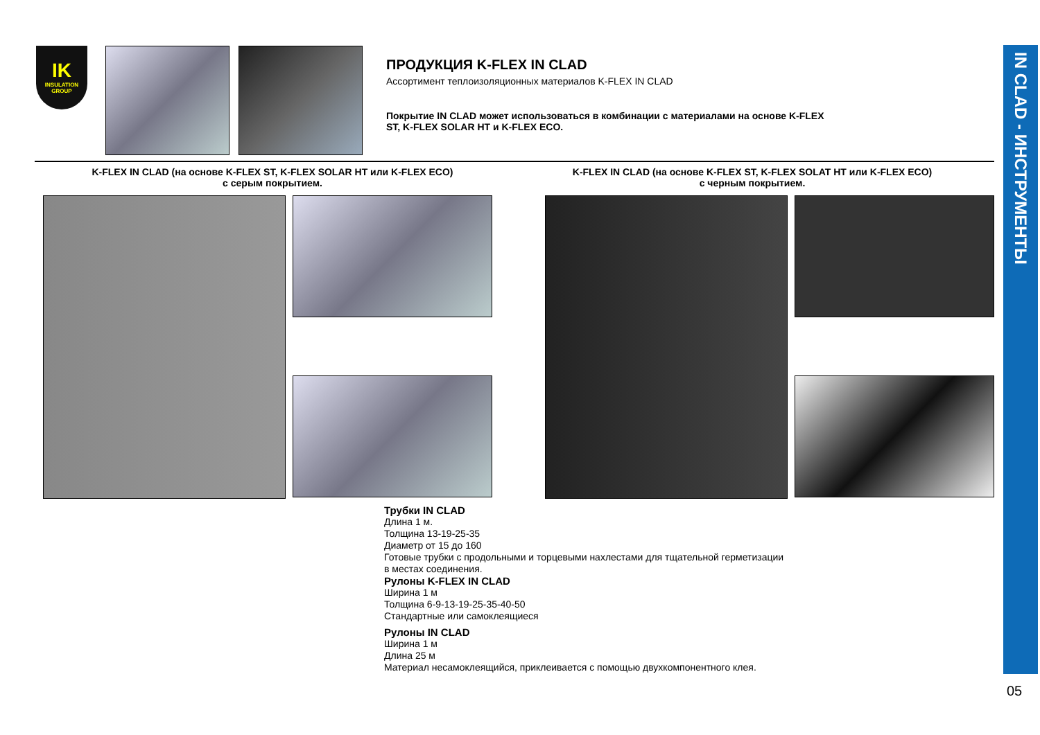IN CLAD - ИНСТРУМЕНТЫ
IK
INSULATION GROUP
ПРОДУКЦИЯ K-FLEX IN CLAD
Ассортимент теплоизоляционных материалов K-FLEX IN CLAD
Покрытие IN CLAD может использоваться в комбинации с материалами на основе K-FLEX ST, K-FLEX SOLAR HT и K-FLEX ECO.
K-FLEX IN CLAD (на основе K-FLEX ST, K-FLEX SOLAR HT или K-FLEX ECO)
с серым покрытием.
K-FLEX IN CLAD (на основе K-FLEX ST, K-FLEX SOLAT HT или K-FLEX ECO)
с черным покрытием.
Трубки IN CLAD
Длина 1 м.
Толщина 13-19-25-35
Диаметр от 15 до 160
Готовые трубки с продольными и торцевыми нахлестами для тщательной герметизации в местах соединения.
Рулоны K-FLEX IN CLAD
Ширина 1 м
Толщина 6-9-13-19-25-35-40-50
Стандартные или самоклеящиеся
Рулоны IN CLAD
Ширина 1 м
Длина 25 м
Материал несамоклеящийся, приклеивается с помощью двухкомпонентного клея.
05